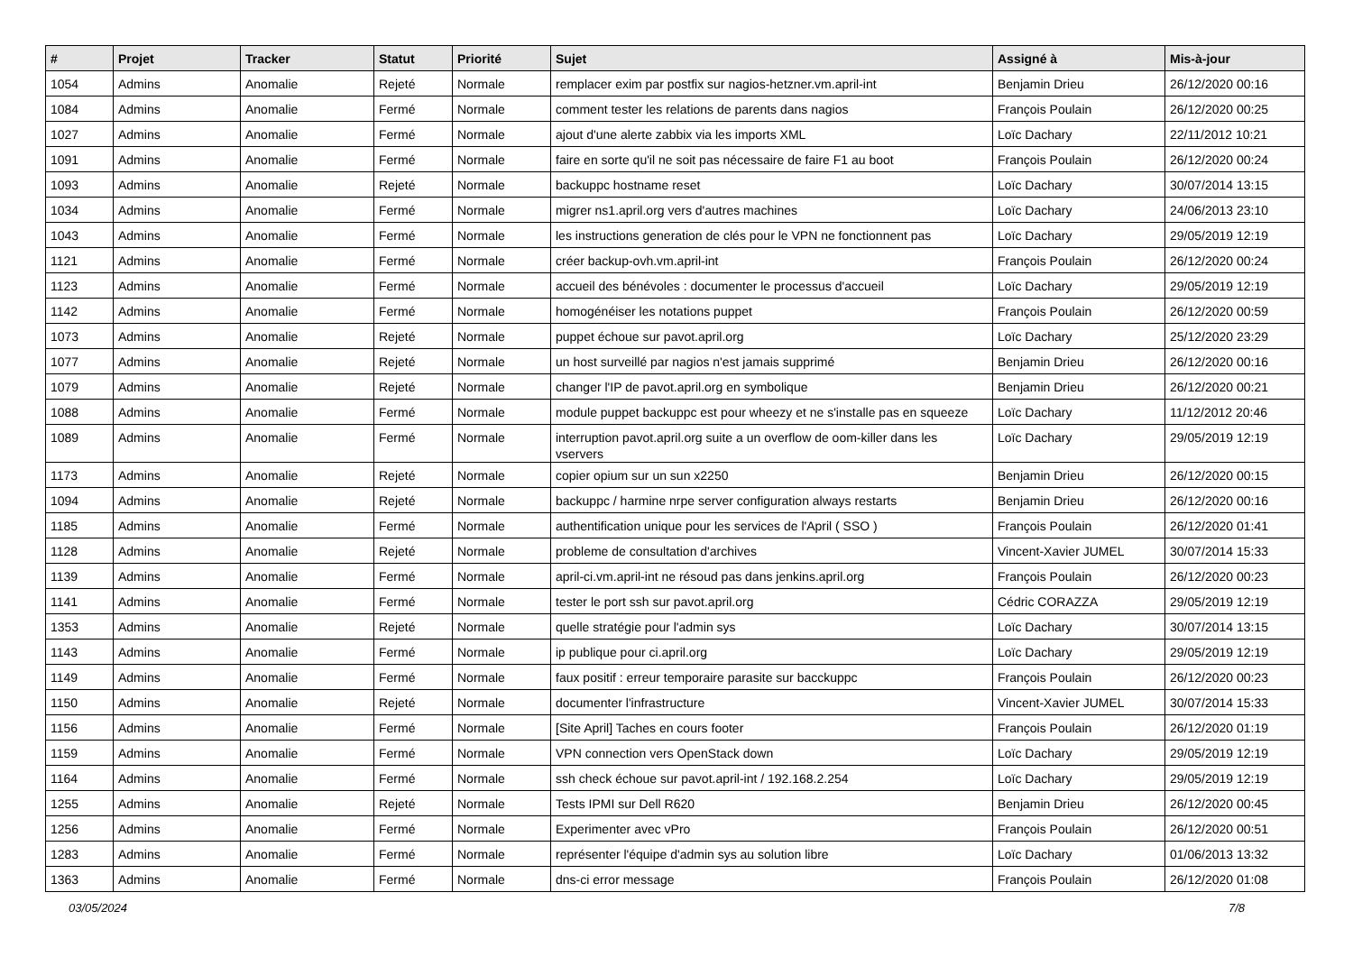| # | Projet | Tracker | Statut | Priorité | Sujet | Assigné à | Mis-à-jour |
| --- | --- | --- | --- | --- | --- | --- | --- |
| 1054 | Admins | Anomalie | Rejeté | Normale | remplacer exim par postfix sur nagios-hetzner.vm.april-int | Benjamin Drieu | 26/12/2020 00:16 |
| 1084 | Admins | Anomalie | Fermé | Normale | comment tester les relations de parents dans nagios | François Poulain | 26/12/2020 00:25 |
| 1027 | Admins | Anomalie | Fermé | Normale | ajout d'une alerte zabbix via les imports XML | Loïc Dachary | 22/11/2012 10:21 |
| 1091 | Admins | Anomalie | Fermé | Normale | faire en sorte qu'il ne soit pas nécessaire de faire F1 au boot | François Poulain | 26/12/2020 00:24 |
| 1093 | Admins | Anomalie | Rejeté | Normale | backuppc hostname reset | Loïc Dachary | 30/07/2014 13:15 |
| 1034 | Admins | Anomalie | Fermé | Normale | migrer ns1.april.org vers d'autres machines | Loïc Dachary | 24/06/2013 23:10 |
| 1043 | Admins | Anomalie | Fermé | Normale | les instructions generation de clés pour le VPN ne fonctionnent pas | Loïc Dachary | 29/05/2019 12:19 |
| 1121 | Admins | Anomalie | Fermé | Normale | créer backup-ovh.vm.april-int | François Poulain | 26/12/2020 00:24 |
| 1123 | Admins | Anomalie | Fermé | Normale | accueil des bénévoles : documenter le processus d'accueil | Loïc Dachary | 29/05/2019 12:19 |
| 1142 | Admins | Anomalie | Fermé | Normale | homogénéiser les notations puppet | François Poulain | 26/12/2020 00:59 |
| 1073 | Admins | Anomalie | Rejeté | Normale | puppet échoue sur pavot.april.org | Loïc Dachary | 25/12/2020 23:29 |
| 1077 | Admins | Anomalie | Rejeté | Normale | un host surveillé par nagios n'est jamais supprimé | Benjamin Drieu | 26/12/2020 00:16 |
| 1079 | Admins | Anomalie | Rejeté | Normale | changer l'IP de pavot.april.org en symbolique | Benjamin Drieu | 26/12/2020 00:21 |
| 1088 | Admins | Anomalie | Fermé | Normale | module puppet backuppc est pour wheezy et ne s'installe pas en squeeze | Loïc Dachary | 11/12/2012 20:46 |
| 1089 | Admins | Anomalie | Fermé | Normale | interruption pavot.april.org suite a un overflow de oom-killer dans les vservers | Loïc Dachary | 29/05/2019 12:19 |
| 1173 | Admins | Anomalie | Rejeté | Normale | copier opium sur un sun x2250 | Benjamin Drieu | 26/12/2020 00:15 |
| 1094 | Admins | Anomalie | Rejeté | Normale | backuppc / harmine nrpe server configuration always restarts | Benjamin Drieu | 26/12/2020 00:16 |
| 1185 | Admins | Anomalie | Fermé | Normale | authentification unique pour les services de l'April ( SSO ) | François Poulain | 26/12/2020 01:41 |
| 1128 | Admins | Anomalie | Rejeté | Normale | probleme de consultation d'archives | Vincent-Xavier JUMEL | 30/07/2014 15:33 |
| 1139 | Admins | Anomalie | Fermé | Normale | april-ci.vm.april-int ne résoud pas dans jenkins.april.org | François Poulain | 26/12/2020 00:23 |
| 1141 | Admins | Anomalie | Fermé | Normale | tester le port ssh sur pavot.april.org | Cédric CORAZZA | 29/05/2019 12:19 |
| 1353 | Admins | Anomalie | Rejeté | Normale | quelle stratégie pour l'admin sys | Loïc Dachary | 30/07/2014 13:15 |
| 1143 | Admins | Anomalie | Fermé | Normale | ip publique pour ci.april.org | Loïc Dachary | 29/05/2019 12:19 |
| 1149 | Admins | Anomalie | Fermé | Normale | faux positif : erreur temporaire parasite sur bacckuppc | François Poulain | 26/12/2020 00:23 |
| 1150 | Admins | Anomalie | Rejeté | Normale | documenter l'infrastructure | Vincent-Xavier JUMEL | 30/07/2014 15:33 |
| 1156 | Admins | Anomalie | Fermé | Normale | [Site April] Taches en cours footer | François Poulain | 26/12/2020 01:19 |
| 1159 | Admins | Anomalie | Fermé | Normale | VPN connection vers OpenStack down | Loïc Dachary | 29/05/2019 12:19 |
| 1164 | Admins | Anomalie | Fermé | Normale | ssh check échoue sur pavot.april-int / 192.168.2.254 | Loïc Dachary | 29/05/2019 12:19 |
| 1255 | Admins | Anomalie | Rejeté | Normale | Tests IPMI sur Dell R620 | Benjamin Drieu | 26/12/2020 00:45 |
| 1256 | Admins | Anomalie | Fermé | Normale | Experimenter avec vPro | François Poulain | 26/12/2020 00:51 |
| 1283 | Admins | Anomalie | Fermé | Normale | représenter l'équipe d'admin sys au solution libre | Loïc Dachary | 01/06/2013 13:32 |
| 1363 | Admins | Anomalie | Fermé | Normale | dns-ci error message | François Poulain | 26/12/2020 01:08 |
03/05/2024 7/8